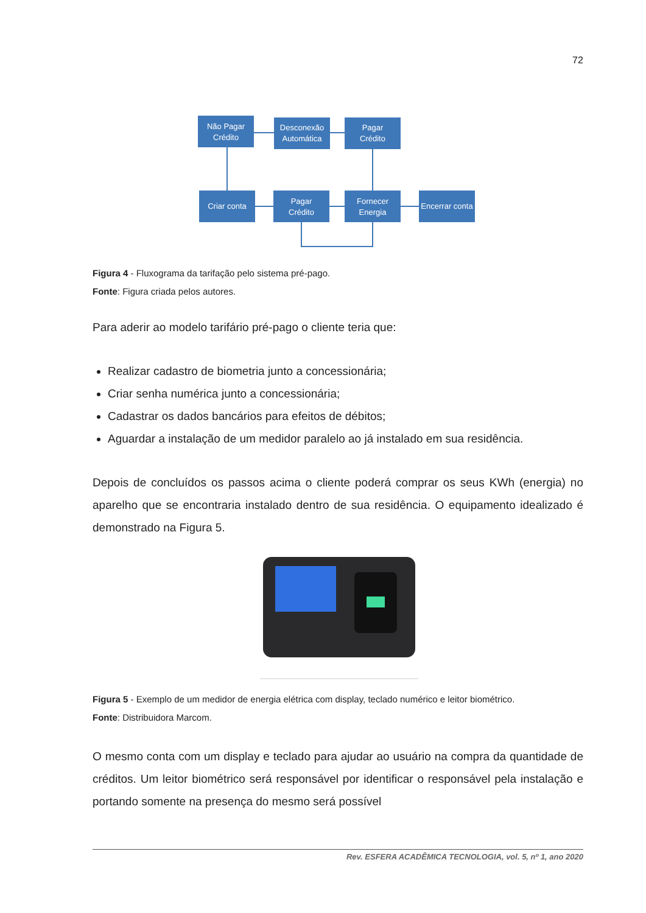72
Não Pagar
Crédito
Desconexão
Automática
Pagar
Crédito
Criar conta
Pagar
Crédito
Fornecer
Energia
Encerrar conta
Figura 4 - Fluxograma da tarifação pelo sistema pré-pago.
Fonte: Figura criada pelos autores.
Para aderir ao modelo tarifário pré-pago o cliente teria que:
Realizar cadastro de biometria junto a concessionária;
Criar senha numérica junto a concessionária;
Cadastrar os dados bancários para efeitos de débitos;
Aguardar a instalação de um medidor paralelo ao já instalado em sua residência.
Depois de concluídos os passos acima o cliente poderá comprar os seus KWh (energia) no aparelho que se encontraria instalado dentro de sua residência. O equipamento idealizado é demonstrado na Figura 5.
Figura 5 - Exemplo de um medidor de energia elétrica com display, teclado numérico e leitor biométrico.
Fonte: Distribuidora Marcom.
O mesmo conta com um display e teclado para ajudar ao usuário na compra da quantidade de créditos. Um leitor biométrico será responsável por identificar o responsável pela instalação e portando somente na presença do mesmo será possível
Rev. ESFERA ACADÊMICA TECNOLOGIA, vol. 5, nº 1, ano 2020